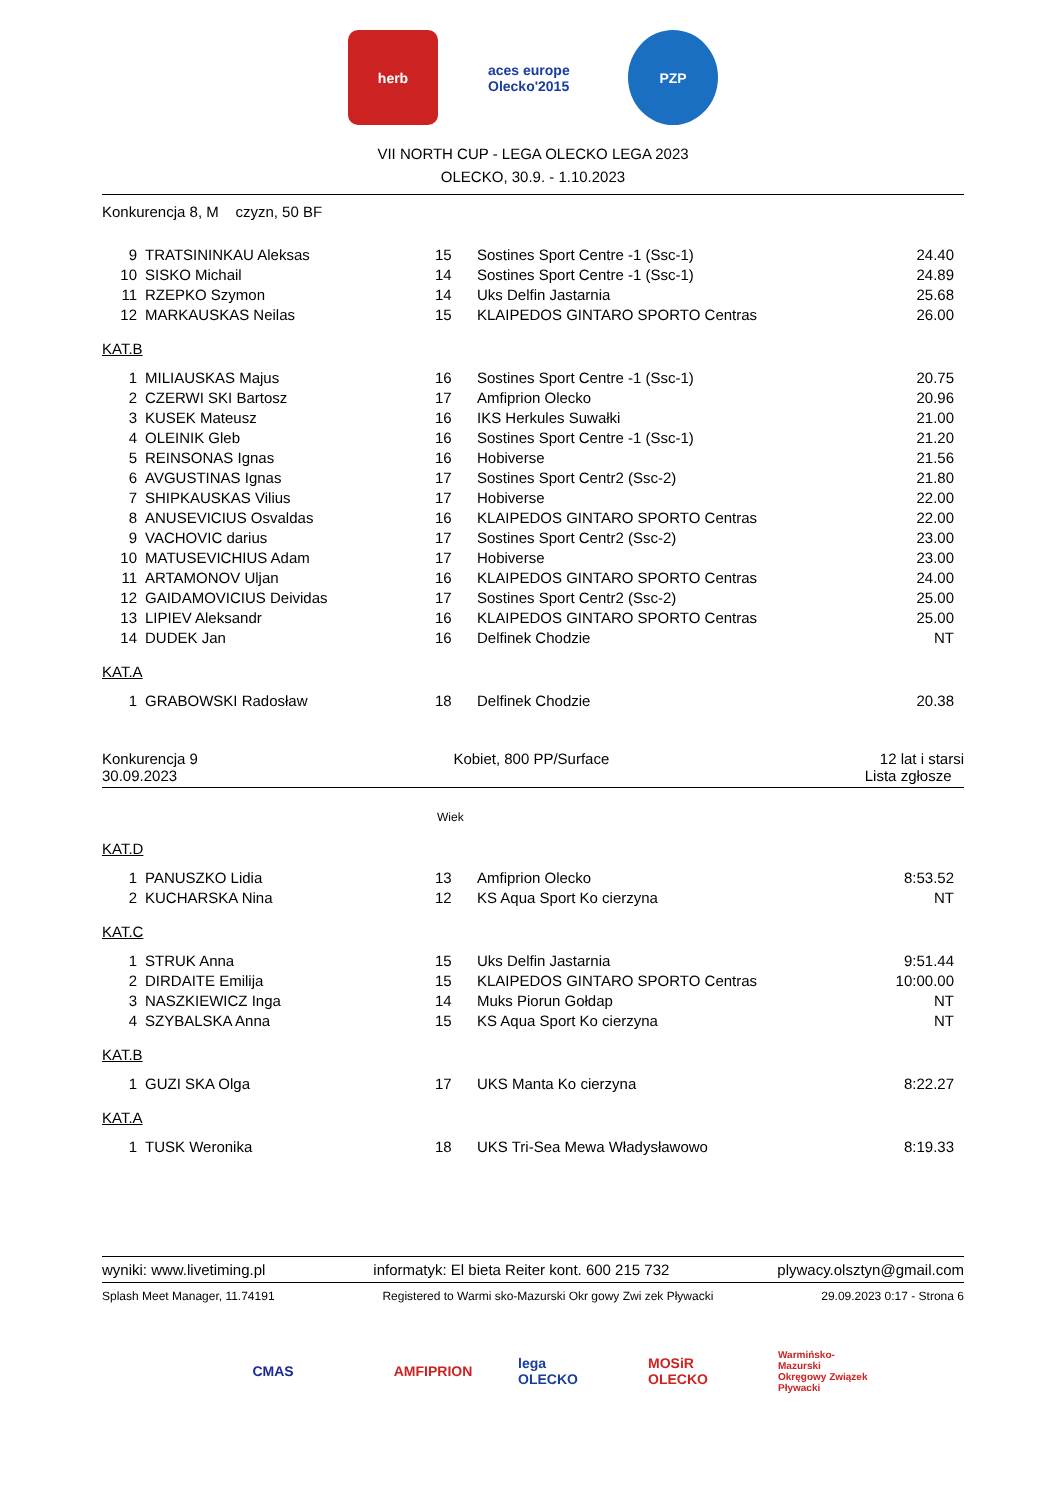herb aces europe Olecko'2015
PZP
VII NORTH CUP - LEGA OLECKO LEGA 2023
OLECKO, 30.9. - 1.10.2023
Konkurencja 8, M czyzn, 50 BF
| 9 | TRATSININKAU Aleksas | 15 | Sostines Sport Centre -1 (Ssc-1) | 24.40 |
| 10 | SISKO Michail | 14 | Sostines Sport Centre -1 (Ssc-1) | 24.89 |
| 11 | RZEPKO Szymon | 14 | Uks Delfin Jastarnia | 25.68 |
| 12 | MARKAUSKAS Neilas | 15 | KLAIPEDOS GINTARO SPORTO Centras | 26.00 |
KAT.B
| 1 | MILIAUSKAS Majus | 16 | Sostines Sport Centre -1 (Ssc-1) | 20.75 |
| 2 | CZERWI SKI Bartosz | 17 | Amfiprion Olecko | 20.96 |
| 3 | KUSEK Mateusz | 16 | IKS Herkules Suwałki | 21.00 |
| 4 | OLEINIK Gleb | 16 | Sostines Sport Centre -1 (Ssc-1) | 21.20 |
| 5 | REINSONAS Ignas | 16 | Hobiverse | 21.56 |
| 6 | AVGUSTINAS Ignas | 17 | Sostines Sport Centr2 (Ssc-2) | 21.80 |
| 7 | SHIPKAUSKAS Vilius | 17 | Hobiverse | 22.00 |
| 8 | ANUSEVICIUS Osvaldas | 16 | KLAIPEDOS GINTARO SPORTO Centras | 22.00 |
| 9 | VACHOVIC darius | 17 | Sostines Sport Centr2 (Ssc-2) | 23.00 |
| 10 | MATUSEVICHIUS Adam | 17 | Hobiverse | 23.00 |
| 11 | ARTAMONOV Uljan | 16 | KLAIPEDOS GINTARO SPORTO Centras | 24.00 |
| 12 | GAIDAMOVICIUS Deividas | 17 | Sostines Sport Centr2 (Ssc-2) | 25.00 |
| 13 | LIPIEV Aleksandr | 16 | KLAIPEDOS GINTARO SPORTO Centras | 25.00 |
| 14 | DUDEK Jan | 16 | Delfinek Chodzie | NT |
KAT.A
| 1 | GRABOWSKI Radosław | 18 | Delfinek Chodzie | 20.38 |
Konkurencja 9
30.09.2023
Kobiet, 800 PP/Surface 12 lat i starsi
Lista zgłosze
Wiek
KAT.D
| 1 | PANUSZKO Lidia | 13 | Amfiprion Olecko | 8:53.52 |
| 2 | KUCHARSKA Nina | 12 | KS Aqua Sport Ko cierzyna | NT |
KAT.C
| 1 | STRUK Anna | 15 | Uks Delfin Jastarnia | 9:51.44 |
| 2 | DIRDAITE Emilija | 15 | KLAIPEDOS GINTARO SPORTO Centras | 10:00.00 |
| 3 | NASZKIEWICZ Inga | 14 | Muks Piorun Gołdap | NT |
| 4 | SZYBALSKA Anna | 15 | KS Aqua Sport Ko cierzyna | NT |
KAT.B
| 1 | GUZI SKA Olga | 17 | UKS Manta Ko cierzyna | 8:22.27 |
KAT.A
| 1 | TUSK Weronika | 18 | UKS Tri-Sea Mewa Władysławowo | 8:19.33 |
wyniki: www.livetiming.pl informatyk: El bieta Reiter kont. 600 215 732 plywacy.olsztyn@gmail.com
Splash Meet Manager, 11.74191 Registered to Warmi sko-Mazurski Okr gowy Zwi zek Pływacki 29.09.2023 0:17 - Strona 6
CMAS AMFIPRION lega OLECKO
MOSiR OLECKO
Warmińsko-Mazurski Okręgowy Związek Pływacki